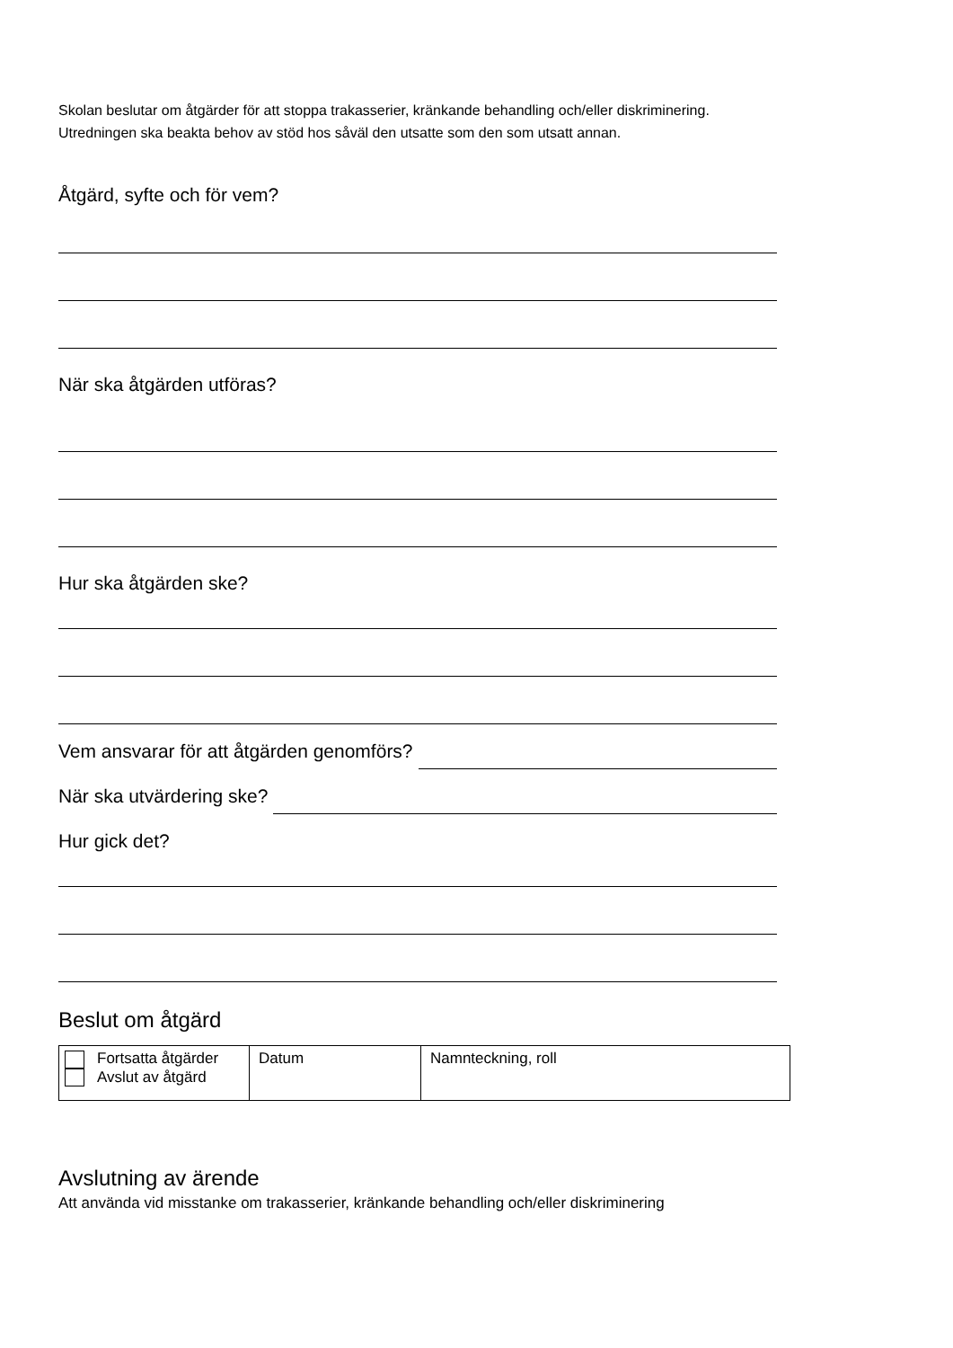Skolan beslutar om åtgärder för att stoppa trakasserier, kränkande behandling och/eller diskriminering.
Utredningen ska beakta behov av stöd hos såväl den utsatte som den som utsatt annan.
Åtgärd, syfte och för vem?
När ska åtgärden utföras?
Hur ska åtgärden ske?
Vem ansvarar för att åtgärden genomförs?
När ska utvärdering ske?
Hur gick det?
Beslut om åtgärd
| Fortsatta åtgärder Avslut av åtgärd | Datum | Namnteckning, roll |
Avslutning av ärende
Att använda vid misstanke om trakasserier, kränkande behandling och/eller diskriminering